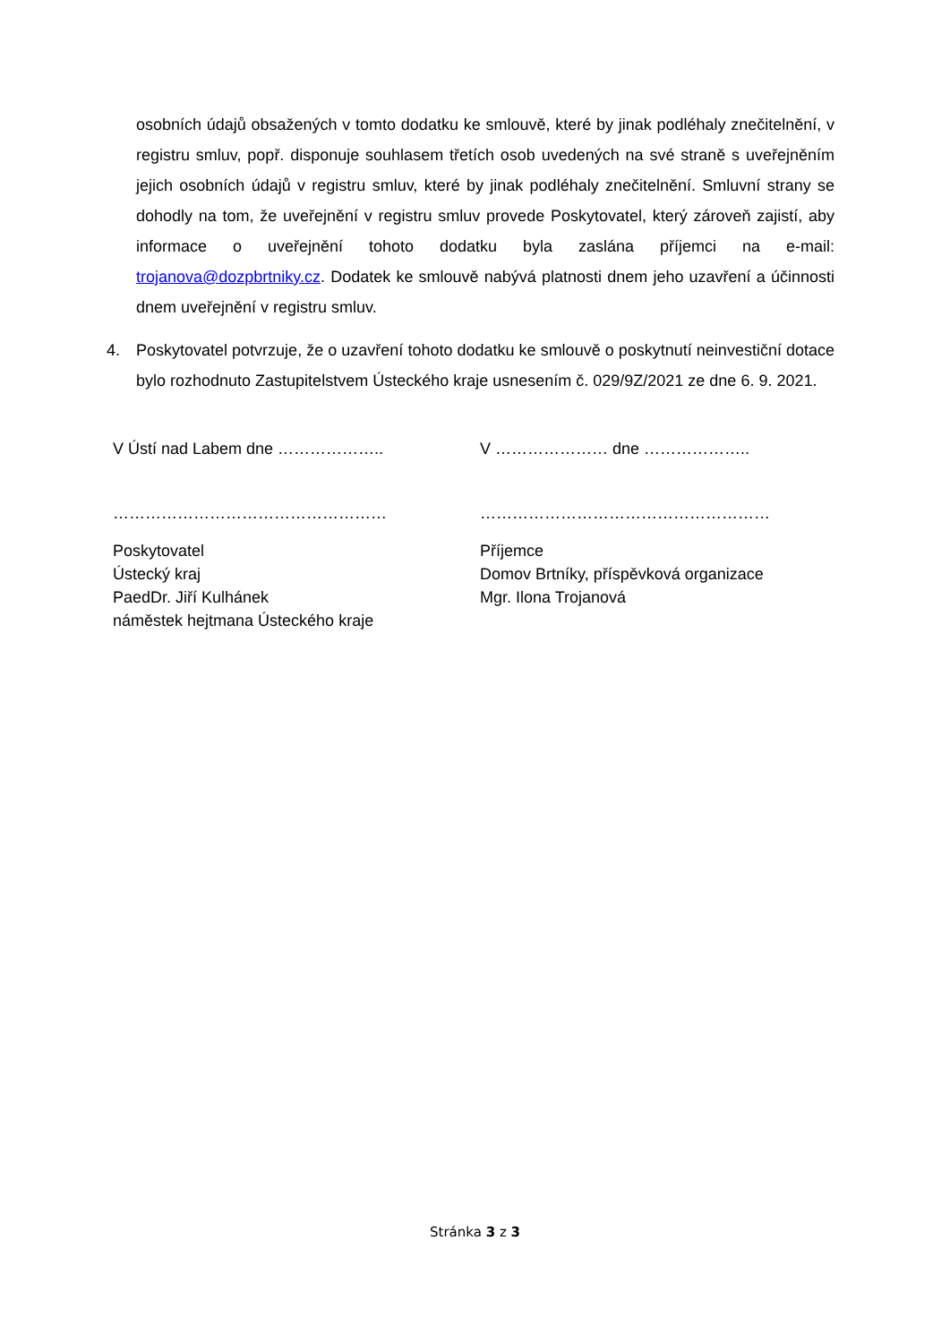osobních údajů obsažených v tomto dodatku ke smlouvě, které by jinak podléhaly znečitelnění, v registru smluv, popř. disponuje souhlasem třetích osob uvedených na své straně s uveřejněním jejich osobních údajů v registru smluv, které by jinak podléhaly znečitelnění. Smluvní strany se dohodly na tom, že uveřejnění v registru smluv provede Poskytovatel, který zároveň zajistí, aby informace o uveřejnění tohoto dodatku byla zaslána příjemci na e-mail: trojanova@dozpbrtniky.cz. Dodatek ke smlouvě nabývá platnosti dnem jeho uzavření a účinnosti dnem uveřejnění v registru smluv.
4. Poskytovatel potvrzuje, že o uzavření tohoto dodatku ke smlouvě o poskytnutí neinvestiční dotace bylo rozhodnuto Zastupitelstvem Ústeckého kraje usnesením č. 029/9Z/2021 ze dne 6. 9. 2021.
V Ústí nad Labem dne ………………..
……………………………………………
Poskytovatel
Ústecký kraj
PaedDr. Jiří Kulhánek
náměstek hejtmana Ústeckého kraje
V ………………… dne ………………..
………………………………………………
Příjemce
Domov Brtníky, příspěvková organizace
Mgr. Ilona Trojanová
Stránka 3 z 3